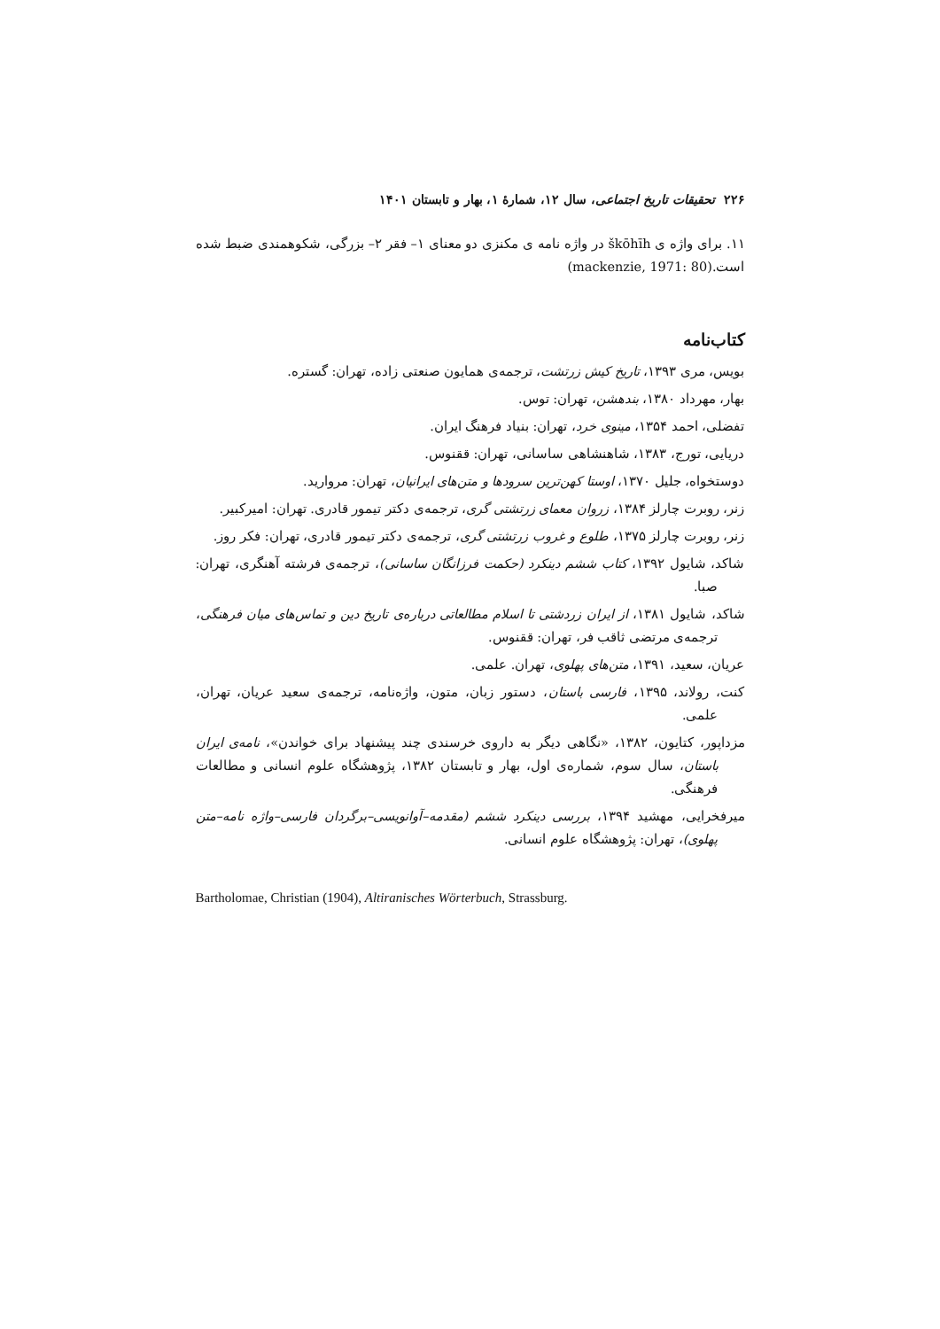۲۲۶ تحقیقات تاریخ اجتماعی، سال ۱۲، شمارهٔ ۱، بهار و تابستان ۱۴۰۱
۱۱. برای واژه ی škōhīh در واژه نامه ی مکنزی دو معنای ۱– فقر ۲– بزرگی، شکوهمندی ضبط شده است.(mackenzie, 1971: 80)
کتاب‌نامه
بویس، مری ۱۳۹۳، تاریخ کیش زرتشت، ترجمه‌ی همایون صنعتی زاده، تهران: گستره.
بهار، مهرداد ۱۳۸۰، بندهشن، تهران: توس.
تفضلی، احمد ۱۳۵۴، مینوی خرد، تهران: بنیاد فرهنگ ایران.
دریایی، تورج، ۱۳۸۳، شاهنشاهی ساسانی، تهران: ققنوس.
دوستخواه، جلیل ۱۳۷۰، اوستا کهن‌ترین سرودها و متن‌های ایرانیان، تهران: مروارید.
زنر، روبرت چارلز ۱۳۸۴، زروان معمای زرتشتی گری، ترجمه‌ی دکتر تیمور قادری. تهران: امیرکبیر.
زنر، روبرت چارلز ۱۳۷۵، طلوع و غروب زرتشتی گری، ترجمه‌ی دکتر تیمور قادری، تهران: فکر روز.
شاکد، شایول ۱۳۹۲، کتاب ششم دینکرد (حکمت فرزانگان ساسانی)، ترجمه‌ی فرشته آهنگری، تهران: صبا.
شاکد، شایول ۱۳۸۱، از ایران زردشتی تا اسلام مطالعاتی درباره‌ی تاریخ دین و تماس‌های میان فرهنگی، ترجمه‌ی مرتضی ثاقب فر، تهران: ققنوس.
عریان، سعید، ۱۳۹۱، متن‌های پهلوی، تهران. علمی.
کنت، رولاند، ۱۳۹۵، فارسی باستان، دستور زبان، متون، واژه‌نامه، ترجمه‌ی سعید عریان، تهران، علمی.
مزداپور، کتایون، ۱۳۸۲، «نگاهی دیگر به داروی خرسندی چند پیشنهاد برای خواندن»، نامه‌ی ایران باستان، سال سوم، شماره‌ی اول، بهار و تابستان ۱۳۸۲، پژوهشگاه علوم انسانی و مطالعات فرهنگی.
میرفخرایی، مهشید ۱۳۹۴، بررسی دینکرد ششم (مقدمه–آوانویسی–برگردان فارسی–واژه نامه–متن پهلوی)، تهران: پژوهشگاه علوم انسانی.
Bartholomae, Christian (1904), Altiranisches Wörterbuch, Strassburg.